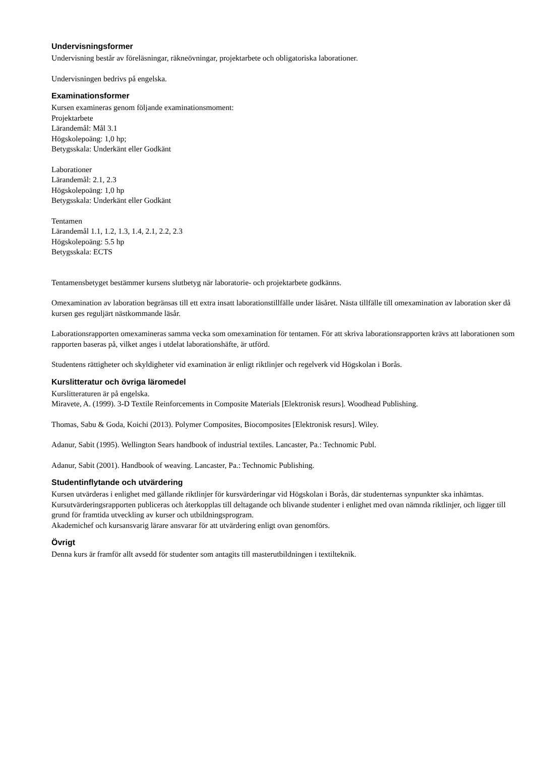Undervisningsformer
Undervisning består av föreläsningar, räkneövningar, projektarbete och obligatoriska laborationer.
Undervisningen bedrivs på engelska.
Examinationsformer
Kursen examineras genom följande examinationsmoment:
Projektarbete
Lärandemål: Mål 3.1
Högskolepoäng: 1,0 hp;
Betygsskala: Underkänt eller Godkänt
Laborationer
Lärandemål: 2.1, 2.3
Högskolepoäng: 1,0 hp
Betygsskala: Underkänt eller Godkänt
Tentamen
Lärandemål 1.1, 1.2, 1.3, 1.4, 2.1, 2.2, 2.3
Högskolepoäng: 5.5 hp
Betygsskala: ECTS
Tentamensbetyget bestämmer kursens slutbetyg när laboratorie- och projektarbete godkänns.
Omexamination av laboration begränsas till ett extra insatt laborationstillfälle under läsåret. Nästa tillfälle till omexamination av laboration sker då kursen ges reguljärt nästkommande läsår.
Laborationsrapporten omexamineras samma vecka som omexamination för tentamen. För att skriva laborationsrapporten krävs att laborationen som rapporten baseras på, vilket anges i utdelat laborationshäfte, är utförd.
Studentens rättigheter och skyldigheter vid examination är enligt riktlinjer och regelverk vid Högskolan i Borås.
Kurslitteratur och övriga läromedel
Kurslitteraturen är på engelska.
Miravete, A. (1999). 3-D Textile Reinforcements in Composite Materials [Elektronisk resurs]. Woodhead Publishing.
Thomas, Sabu & Goda, Koichi (2013). Polymer Composites, Biocomposites [Elektronisk resurs]. Wiley.
Adanur, Sabit (1995). Wellington Sears handbook of industrial textiles. Lancaster, Pa.: Technomic Publ.
Adanur, Sabit (2001). Handbook of weaving. Lancaster, Pa.: Technomic Publishing.
Studentinflytande och utvärdering
Kursen utvärderas i enlighet med gällande riktlinjer för kursvärderingar vid Högskolan i Borås, där studenternas synpunkter ska inhämtas. Kursutvärderingsrapporten publiceras och återkopplas till deltagande och blivande studenter i enlighet med ovan nämnda riktlinjer, och ligger till grund för framtida utveckling av kurser och utbildningsprogram.
Akademichef och kursansvarig lärare ansvarar för att utvärdering enligt ovan genomförs.
Övrigt
Denna kurs är framför allt avsedd för studenter som antagits till masterutbildningen i textilteknik.